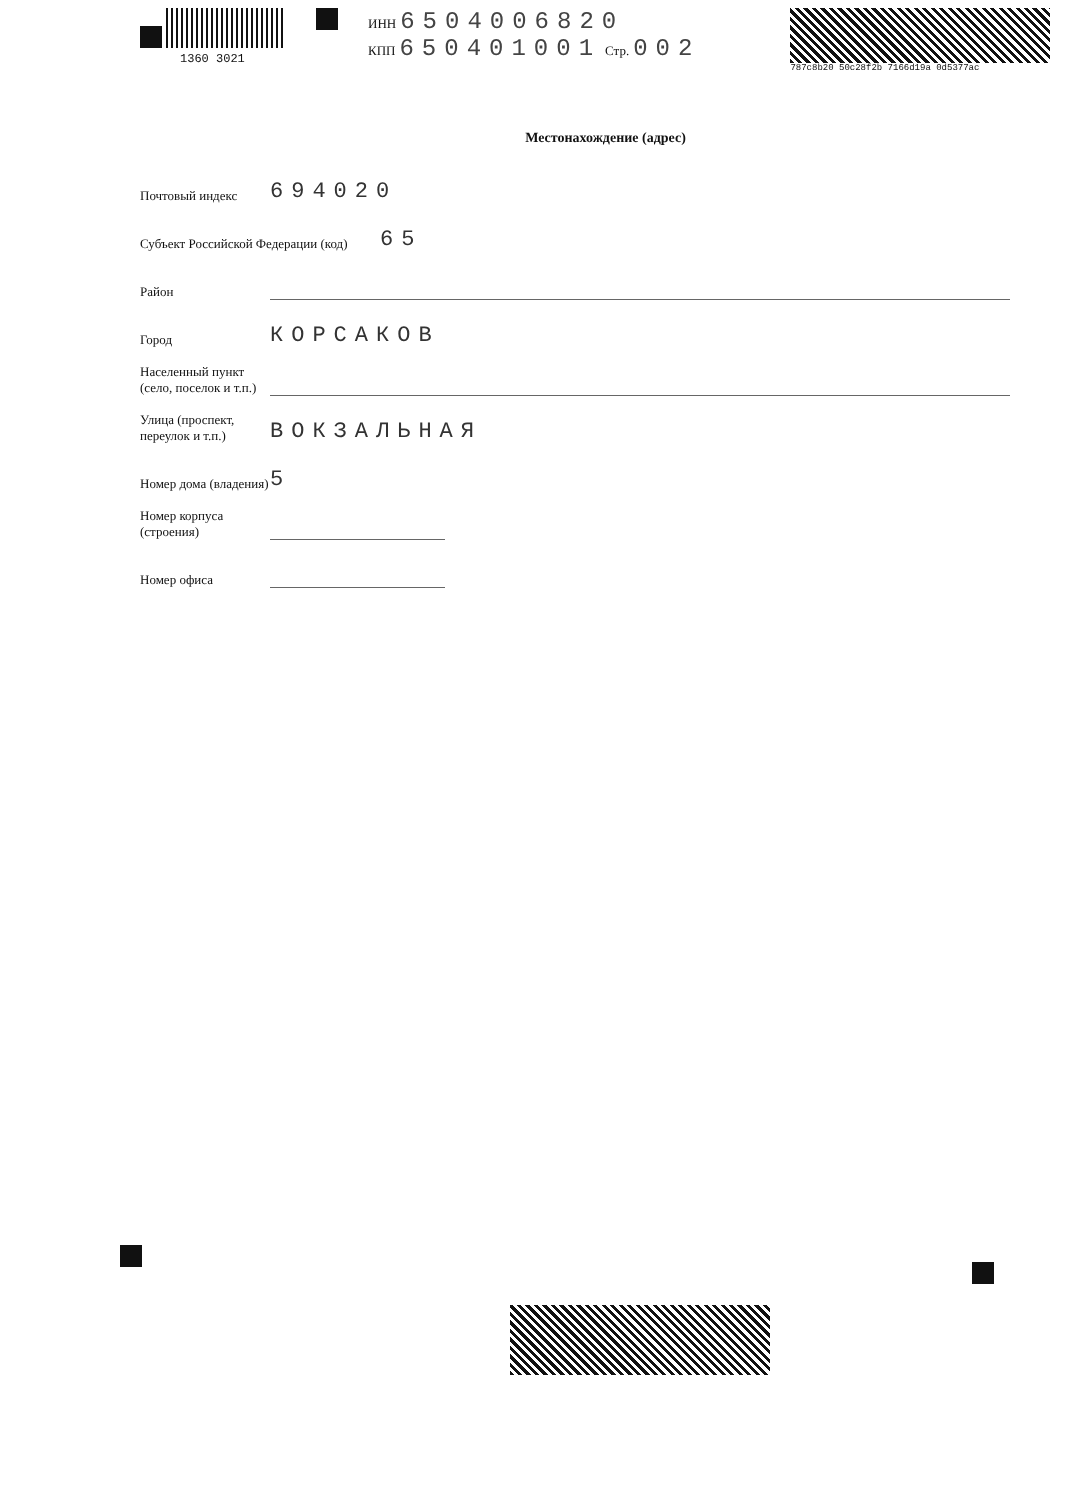1360 3021 ИНН 6504006820
КПП 650401001 Стр. 002
787c8b20 50c28f2b 7166d19a 0d5377ac
Местонахождение (адрес)
Почтовый индекс
694020
Субъект Российской Федерации (код)
65
Район
Город
КОРСАКОВ
Населенный пункт (село, поселок и т.п.)
Улица (проспект, переулок и т.п.)
ВОКЗАЛЬНАЯ
Номер дома (владения)
5
Номер корпуса (строения)
Номер офиса